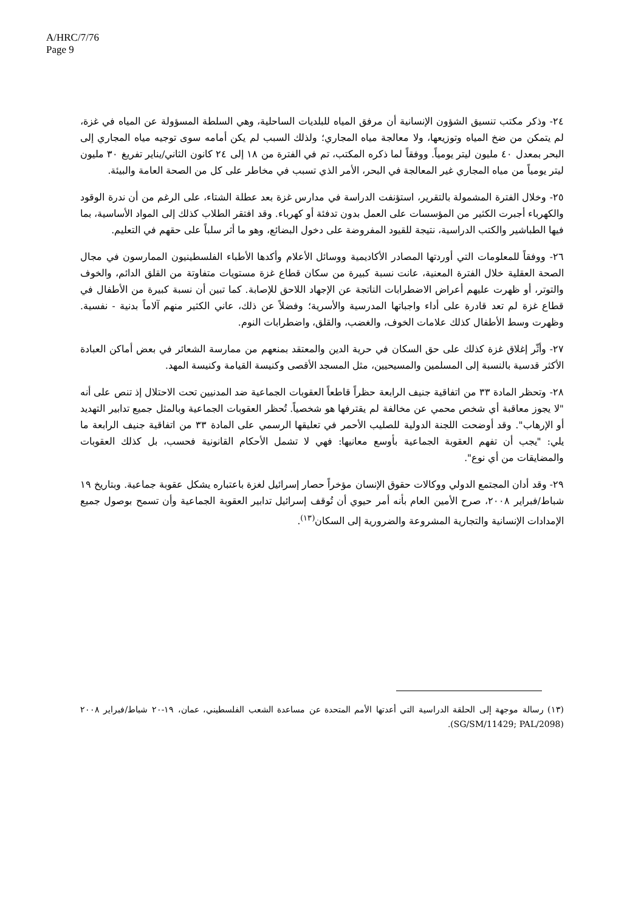A/HRC/7/76
Page 9
٢٤- وذكر مكتب تنسيق الشؤون الإنسانية أن مرفق المياه للبلديات الساحلية، وهي السلطة المسؤولة عن المياه في غزة، لم يتمكن من ضخ المياه وتوزيعها، ولا معالجة مياه المجاري؛ ولذلك السبب لم يكن أمامه سوى توجيه مياه المجاري إلى البحر بمعدل ٤٠ مليون ليتر يومياً. ووفقاً لما ذكره المكتب، تم في الفترة من ١٨ إلى ٢٤ كانون الثاني/يناير تفريغ ٣٠ مليون ليتر يومياً من مياه المجاري غير المعالجة في البحر، الأمر الذي تسبب في مخاطر على كل من الصحة العامة والبيئة.
٢٥- وخلال الفترة المشمولة بالتقرير، استؤنفت الدراسة في مدارس غزة بعد عطلة الشتاء، على الرغم من أن ندرة الوقود والكهرباء أجبرت الكثير من المؤسسات على العمل بدون تدفئة أو كهرباء. وقد افتقر الطلاب كذلك إلى المواد الأساسية، بما فيها الطباشير والكتب الدراسية، نتيجة للقيود المفروضة على دخول البضائع، وهو ما أثر سلباً على حقهم في التعليم.
٢٦- ووفقاً للمعلومات التي أوردتها المصادر الأكاديمية ووسائل الأعلام وأكدها الأطباء الفلسطينيون الممارسون في مجال الصحة العقلية خلال الفترة المعنية، عانت نسبة كبيرة من سكان قطاع غزة مستويات متفاوتة من القلق الدائم، والخوف والتوتر، أو ظهرت عليهم أعراض الاضطرابات الناتجة عن الإجهاد اللاحق للإصابة. كما تبين أن نسبة كبيرة من الأطفال في قطاع غزة لم تعد قادرة على أداء واجباتها المدرسية والأسرية؛ وفضلاً عن ذلك، عاني الكثير منهم آلاماً بدنية - نفسية. وظهرت وسط الأطفال كذلك علامات الخوف، والغضب، والقلق، واضطرابات النوم.
٢٧- وأثّر إغلاق غزة كذلك على حق السكان في حرية الدين والمعتقد بمنعهم من ممارسة الشعائر في بعض أماكن العبادة الأكثر قدسية بالنسبة إلى المسلمين والمسيحيين، مثل المسجد الأقصى وكنيسة القيامة وكنيسة المهد.
٢٨- وتحظر المادة ٣٣ من اتفاقية جنيف الرابعة حظراً قاطعاً العقوبات الجماعية ضد المدنيين تحت الاحتلال إذ تنص على أنه "لا يجوز معاقبة أي شخص محمي عن مخالفة لم يقترفها هو شخصياً. تُحظر العقوبات الجماعية وبالمثل جميع تدابير التهديد أو الإرهاب". وقد أوضحت اللجنة الدولية للصليب الأحمر في تعليقها الرسمي على المادة ٣٣ من اتفاقية جنيف الرابعة ما يلي: "يجب أن تفهم العقوبة الجماعية بأوسع معانيها: فهي لا تشمل الأحكام القانونية فحسب، بل كذلك العقوبات والمضايقات من أي نوع".
٢٩- وقد أدان المجتمع الدولي ووكالات حقوق الإنسان مؤخراً حصار إسرائيل لغزة باعتباره يشكل عقوبة جماعية. وبتاريخ ١٩ شباط/فبراير ٢٠٠٨، صرح الأمين العام بأنه أمر حيوي أن تُوقف إسرائيل تدابير العقوبة الجماعية وأن تسمح بوصول جميع الإمدادات الإنسانية والتجارية المشروعة والضرورية إلى السكان<sup>(١٣)</sup>.
(١٣) رسالة موجهة إلى الحلقة الدراسية التي أعدتها الأمم المتحدة عن مساعدة الشعب الفلسطيني، عمان، ١٩-٢٠ شباط/فبراير ٢٠٠٨ (SG/SM/11429; PAL/2098).